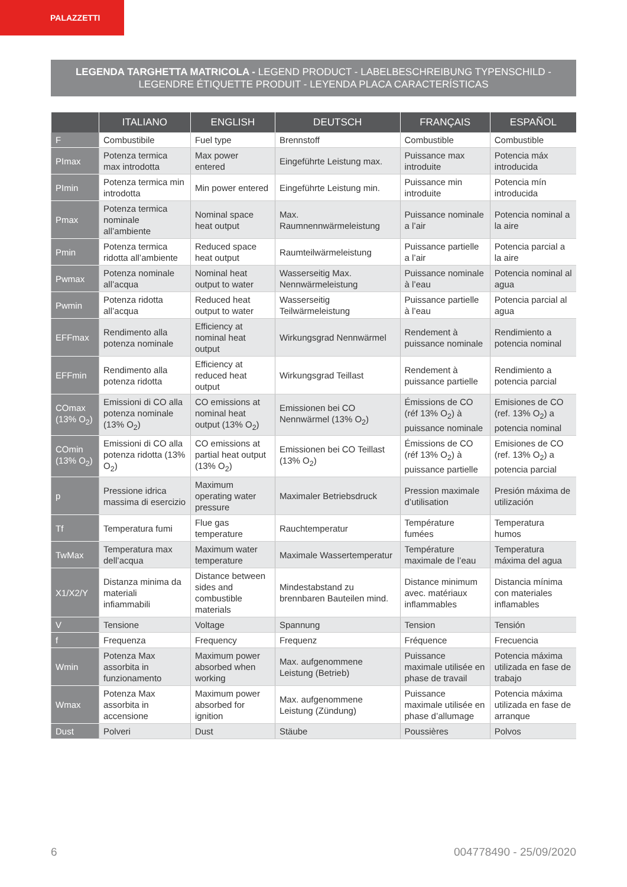PALAZZETTI
LEGENDA TARGHETTA MATRICOLA - LEGEND PRODUCT - LABELBESCHREIBUNG TYPENSCHILD - LEGENDRE ÉTIQUETTE PRODUIT - LEYENDA PLACA CARACTERÍSTICAS
| | ITALIANO | ENGLISH | DEUTSCH | FRANÇAIS | ESPAÑOL |
| --- | --- | --- | --- | --- | --- |
| F | Combustibile | Fuel type | Brennstoff | Combustible | Combustible |
| PImax | Potenza termica max introdotta | Max power entered | Eingeführte Leistung max. | Puissance max introduite | Potencia máx introducida |
| PImin | Potenza termica min introdotta | Min power entered | Eingeführte Leistung min. | Puissance min introduite | Potencia mín introducida |
| Pmax | Potenza termica nominale all’ambiente | Nominal space heat output | Max. Raumnennwärmeleistung | Puissance nominale a l’air | Potencia nominal a la aire |
| Pmin | Potenza termica ridotta all’ambiente | Reduced space heat output | Raumteilwärmeleistung | Puissance partielle a l’air | Potencia parcial a la aire |
| Pwmax | Potenza nominale all’acqua | Nominal heat output to water | Wasserseitig Max. Nennwärmeleistung | Puissance nominale à l’eau | Potencia nominal al agua |
| Pwmin | Potenza ridotta all’acqua | Reduced heat output to water | Wasserseitig Teilwärmeleistung | Puissance partielle à l’eau | Potencia parcial al agua |
| EFFmax | Rendimento alla potenza nominale | Efficiency at nominal heat output | Wirkungsgrad Nennwärmel | Rendement à puissance nominale | Rendimiento a potencia nominal |
| EFFmin | Rendimento alla potenza ridotta | Efficiency at reduced heat output | Wirkungsgrad Teillast | Rendement à puissance partielle | Rendimiento a potencia parcial |
| COmax (13% O<sub>2</sub>) | Emissioni di CO alla potenza nominale (13% O<sub>2</sub>) | CO emissions at nominal heat output (13% O<sub>2</sub>) | Emissionen bei CO Nennwärmel (13% O<sub>2</sub>) | Émissions de CO (réf 13% O<sub>2</sub>) à puissance nominale | Emisiones de CO (ref. 13% O<sub>2</sub>) a potencia nominal |
| COmin (13% O<sub>2</sub>) | Emissioni di CO alla potenza ridotta (13% O<sub>2</sub>) | CO emissions at partial heat output (13% O<sub>2</sub>) | Emissionen bei CO Teillast (13% O<sub>2</sub>) | Émissions de CO (réf 13% O<sub>2</sub>) à puissance partielle | Emisiones de CO (ref. 13% O<sub>2</sub>) a potencia parcial |
| p | Pressione idrica massima di esercizio | Maximum operating water pressure | Maximaler Betriebsdruck | Pression maximale d’utilisation | Presión máxima de utilización |
| Tf | Temperatura fumi | Flue gas temperature | Rauchtemperatur | Température fumées | Temperatura humos |
| TwMax | Temperatura max dell’acqua | Maximum water temperature | Maximale Wassertemperatur | Température maximale de l’eau | Temperatura máxima del agua |
| X1/X2/Y | Distanza minima da materiali infiammabili | Distance between sides and combustible materials | Mindestabstand zu brennbaren Bauteilen mind. | Distance minimum avec. matériaux inflammables | Distancia mínima con materiales inflamables |
| V | Tensione | Voltage | Spannung | Tension | Tensión |
| f | Frequenza | Frequency | Frequenz | Fréquence | Frecuencia |
| Wmin | Potenza Max assorbita in funzionamento | Maximum power absorbed when working | Max. aufgenommene Leistung (Betrieb) | Puissance maximale utilisée en phase de travail | Potencia máxima utilizada en fase de trabajo |
| Wmax | Potenza Max assorbita in accensione | Maximum power absorbed for ignition | Max. aufgenommene Leistung (Zündung) | Puissance maximale utilisée en phase d’allumage | Potencia máxima utilizada en fase de arranque |
| Dust | Polveri | Dust | Stäube | Poussières | Polvos |
6 004778490 - 25/09/2020